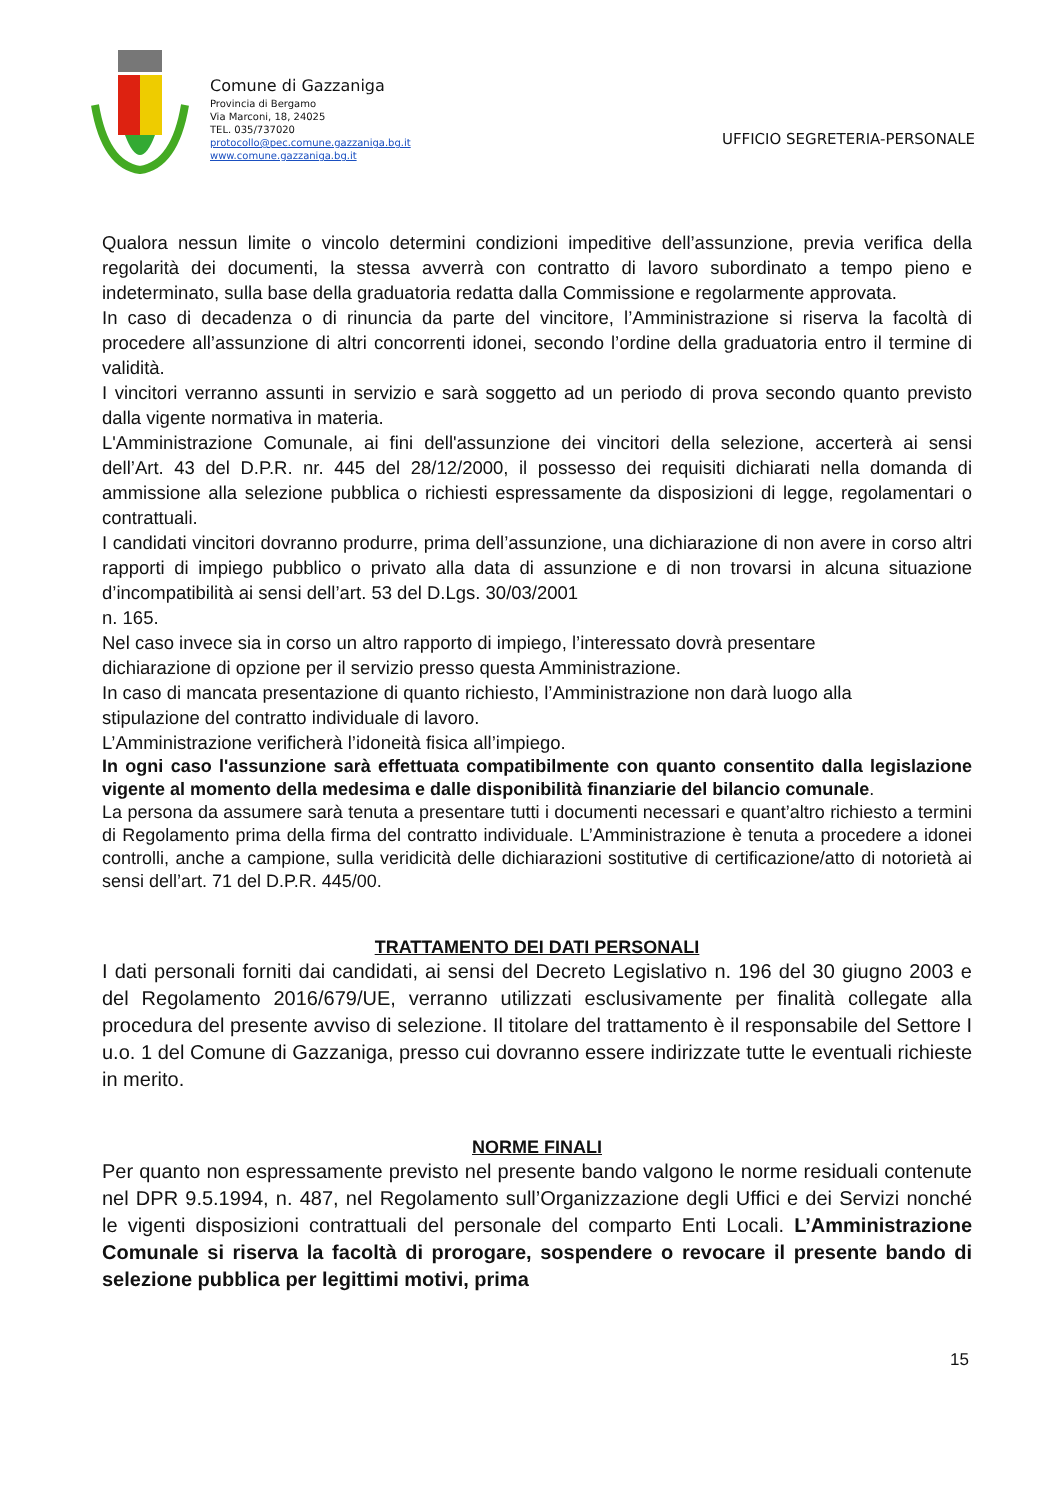Comune di Gazzaniga
Provincia di Bergamo
Via Marconi, 18, 24025
TEL. 035/737020
protocollo@pec.comune.gazzaniga.bg.it
www.comune.gazzaniga.bg.it
UFFICIO SEGRETERIA-PERSONALE
Qualora nessun limite o vincolo determini condizioni impeditive dell’assunzione, previa verifica della regolarità dei documenti, la stessa avverrà con contratto di lavoro subordinato a tempo pieno e indeterminato, sulla base della graduatoria redatta dalla Commissione e regolarmente approvata.
In caso di decadenza o di rinuncia da parte del vincitore, l’Amministrazione si riserva la facoltà di procedere all’assunzione di altri concorrenti idonei, secondo l’ordine della graduatoria entro il termine di validità.
I vincitori verranno assunti in servizio e sarà soggetto ad un periodo di prova secondo quanto previsto dalla vigente normativa in materia.
L'Amministrazione Comunale, ai fini dell'assunzione dei vincitori della selezione, accerterà ai sensi dell’Art. 43 del D.P.R. nr. 445 del 28/12/2000, il possesso dei requisiti dichiarati nella domanda di ammissione alla selezione pubblica o richiesti espressamente da disposizioni di legge, regolamentari o contrattuali.
I candidati vincitori dovranno produrre, prima dell’assunzione, una dichiarazione di non avere in corso altri rapporti di impiego pubblico o privato alla data di assunzione e di non trovarsi in alcuna situazione d’incompatibilità ai sensi dell’art. 53 del D.Lgs. 30/03/2001
n. 165.
Nel caso invece sia in corso un altro rapporto di impiego, l’interessato dovrà presentare
dichiarazione di opzione per il servizio presso questa Amministrazione.
In caso di mancata presentazione di quanto richiesto, l’Amministrazione non darà luogo alla
stipulazione del contratto individuale di lavoro.
L’Amministrazione verificherà l’idoneità fisica all’impiego.
In ogni caso l'assunzione sarà effettuata compatibilmente con quanto consentito dalla legislazione vigente al momento della medesima e dalle disponibilità finanziarie del bilancio comunale.
La persona da assumere sarà tenuta a presentare tutti i documenti necessari e quant’altro richiesto a termini di Regolamento prima della firma del contratto individuale. L’Amministrazione è tenuta a procedere a idonei controlli, anche a campione, sulla veridicità delle dichiarazioni sostitutive di certificazione/atto di notorietà ai sensi dell’art. 71 del D.P.R. 445/00.
TRATTAMENTO DEI DATI PERSONALI
I dati personali forniti dai candidati, ai sensi del Decreto Legislativo n. 196 del 30 giugno 2003 e del Regolamento 2016/679/UE, verranno utilizzati esclusivamente per finalità collegate alla procedura del presente avviso di selezione. Il titolare del trattamento è il responsabile del Settore I u.o. 1 del Comune di Gazzaniga, presso cui dovranno essere indirizzate tutte le eventuali richieste in merito.
NORME FINALI
Per quanto non espressamente previsto nel presente bando valgono le norme residuali contenute nel DPR 9.5.1994, n. 487, nel Regolamento sull’Organizzazione degli Uffici e dei Servizi nonché le vigenti disposizioni contrattuali del personale del comparto Enti Locali. L’Amministrazione Comunale si riserva la facoltà di prorogare, sospendere o revocare il presente bando di selezione pubblica per legittimi motivi, prima
15